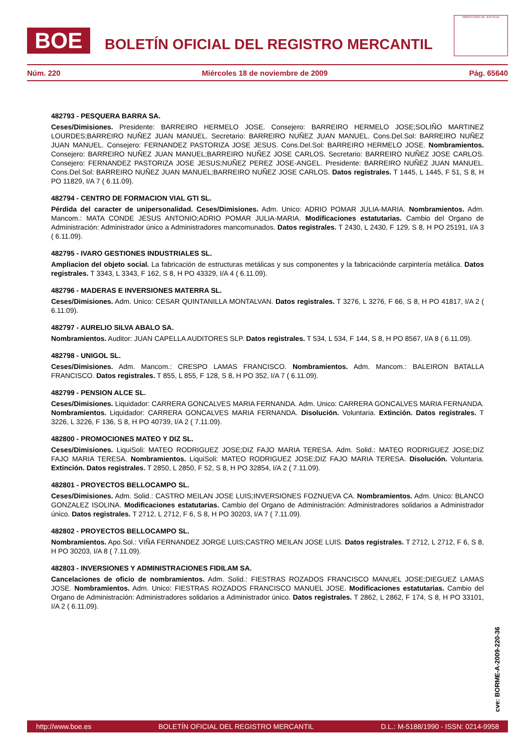BOE
BOLETÍN OFICIAL DEL REGISTRO MERCANTIL
MINISTERIO DE JUSTICIA
Núm. 220 Miércoles 18 de noviembre de 2009 Pág. 65640
482793 - PESQUERA BARRA SA.
Ceses/Dimisiones. Presidente: BARREIRO HERMELO JOSE. Consejero: BARREIRO HERMELO JOSE;SOLIÑO MARTINEZ LOURDES;BARREIRO NUÑEZ JUAN MANUEL. Secretario: BARREIRO NUÑEZ JUAN MANUEL. Cons.Del.Sol: BARREIRO NUÑEZ JUAN MANUEL. Consejero: FERNANDEZ PASTORIZA JOSE JESUS. Cons.Del.Sol: BARREIRO HERMELO JOSE. Nombramientos. Consejero: BARREIRO NUÑEZ JUAN MANUEL;BARREIRO NUÑEZ JOSE CARLOS. Secretario: BARREIRO NUÑEZ JOSE CARLOS. Consejero: FERNANDEZ PASTORIZA JOSE JESUS;NUÑEZ PEREZ JOSE-ANGEL. Presidente: BARREIRO NUÑEZ JUAN MANUEL. Cons.Del.Sol: BARREIRO NUÑEZ JUAN MANUEL;BARREIRO NUÑEZ JOSE CARLOS. Datos registrales. T 1445, L 1445, F 51, S 8, H PO 11829, I/A 7 ( 6.11.09).
482794 - CENTRO DE FORMACION VIAL GTI SL.
Pérdida del caracter de unipersonalidad. Ceses/Dimisiones. Adm. Unico: ADRIO POMAR JULIA-MARIA. Nombramientos. Adm. Mancom.: MATA CONDE JESUS ANTONIO;ADRIO POMAR JULIA-MARIA. Modificaciones estatutarias. Cambio del Organo de Administración: Administrador único a Administradores mancomunados. Datos registrales. T 2430, L 2430, F 129, S 8, H PO 25191, I/A 3 ( 6.11.09).
482795 - IVARO GESTIONES INDUSTRIALES SL.
Ampliacion del objeto social. La fabricación de estructuras metálicas y sus componentes y la fabricaciónde carpintería metálica. Datos registrales. T 3343, L 3343, F 162, S 8, H PO 43329, I/A 4 ( 6.11.09).
482796 - MADERAS E INVERSIONES MATERRA SL.
Ceses/Dimisiones. Adm. Unico: CESAR QUINTANILLA MONTALVAN. Datos registrales. T 3276, L 3276, F 66, S 8, H PO 41817, I/A 2 ( 6.11.09).
482797 - AURELIO SILVA ABALO SA.
Nombramientos. Auditor: JUAN CAPELLA AUDITORES SLP. Datos registrales. T 534, L 534, F 144, S 8, H PO 8567, I/A 8 ( 6.11.09).
482798 - UNIGOL SL.
Ceses/Dimisiones. Adm. Mancom.: CRESPO LAMAS FRANCISCO. Nombramientos. Adm. Mancom.: BALEIRON BATALLA FRANCISCO. Datos registrales. T 855, L 855, F 128, S 8, H PO 352, I/A 7 ( 6.11.09).
482799 - PENSION ALCE SL.
Ceses/Dimisiones. Liquidador: CARRERA GONCALVES MARIA FERNANDA. Adm. Unico: CARRERA GONCALVES MARIA FERNANDA. Nombramientos. Liquidador: CARRERA GONCALVES MARIA FERNANDA. Disolución. Voluntaria. Extinción. Datos registrales. T 3226, L 3226, F 136, S 8, H PO 40739, I/A 2 ( 7.11.09).
482800 - PROMOCIONES MATEO Y DIZ SL.
Ceses/Dimisiones. LiquiSoli: MATEO RODRIGUEZ JOSE;DIZ FAJO MARIA TERESA. Adm. Solid.: MATEO RODRIGUEZ JOSE;DIZ FAJO MARIA TERESA. Nombramientos. LiquiSoli: MATEO RODRIGUEZ JOSE;DIZ FAJO MARIA TERESA. Disolución. Voluntaria. Extinción. Datos registrales. T 2850, L 2850, F 52, S 8, H PO 32854, I/A 2 ( 7.11.09).
482801 - PROYECTOS BELLOCAMPO SL.
Ceses/Dimisiones. Adm. Solid.: CASTRO MEILAN JOSE LUIS;INVERSIONES FOZNUEVA CA. Nombramientos. Adm. Unico: BLANCO GONZALEZ ISOLINA. Modificaciones estatutarias. Cambio del Organo de Administración: Administradores solidarios a Administrador único. Datos registrales. T 2712, L 2712, F 6, S 8, H PO 30203, I/A 7 ( 7.11.09).
482802 - PROYECTOS BELLOCAMPO SL.
Nombramientos. Apo.Sol.: VIÑA FERNANDEZ JORGE LUIS;CASTRO MEILAN JOSE LUIS. Datos registrales. T 2712, L 2712, F 6, S 8, H PO 30203, I/A 8 ( 7.11.09).
482803 - INVERSIONES Y ADMINISTRACIONES FIDILAM SA.
Cancelaciones de oficio de nombramientos. Adm. Solid.: FIESTRAS ROZADOS FRANCISCO MANUEL JOSE;DIEGUEZ LAMAS JOSE. Nombramientos. Adm. Unico: FIESTRAS ROZADOS FRANCISCO MANUEL JOSE. Modificaciones estatutarias. Cambio del Organo de Administración: Administradores solidarios a Administrador único. Datos registrales. T 2862, L 2862, F 174, S 8, H PO 33101, I/A 2 ( 6.11.09).
cve: BORME-A-2009-220-36
http://www.boe.es BOLETÍN OFICIAL DEL REGISTRO MERCANTIL D.L.: M-5188/1990 - ISSN: 0214-9958